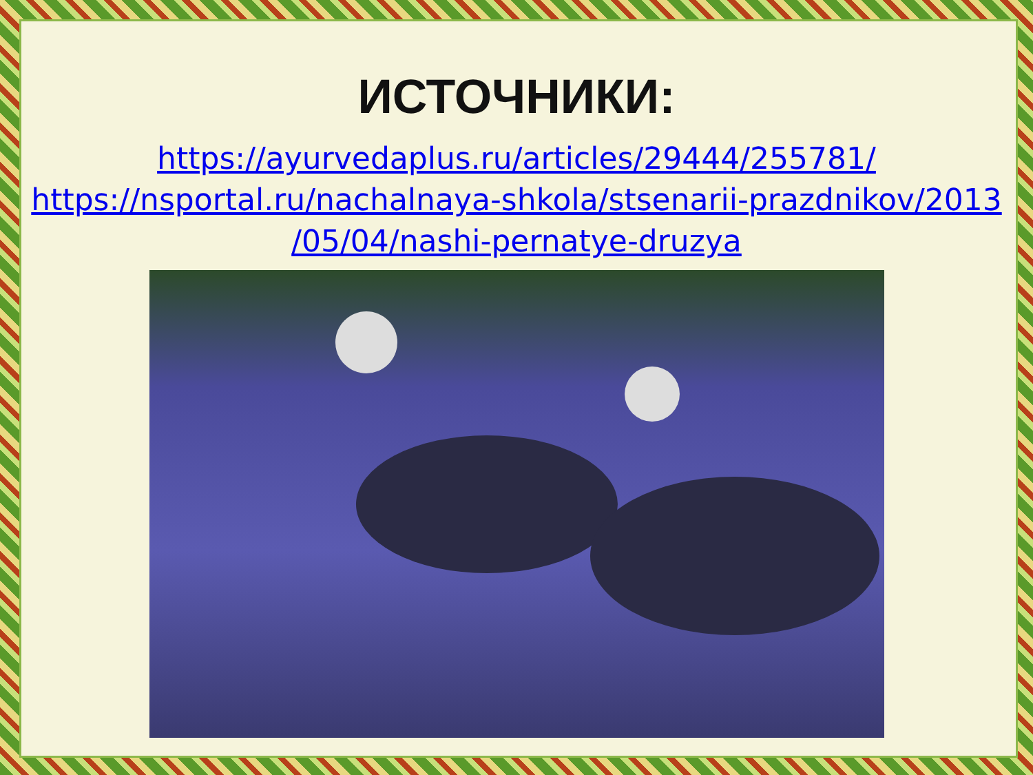ИСТОЧНИКИ:
https://ayurvedaplus.ru/articles/29444/255781/
https://nsportal.ru/nachalnaya-shkola/stsenarii-prazdnikov/2013
/05/04/nashi-pernatye-druzya